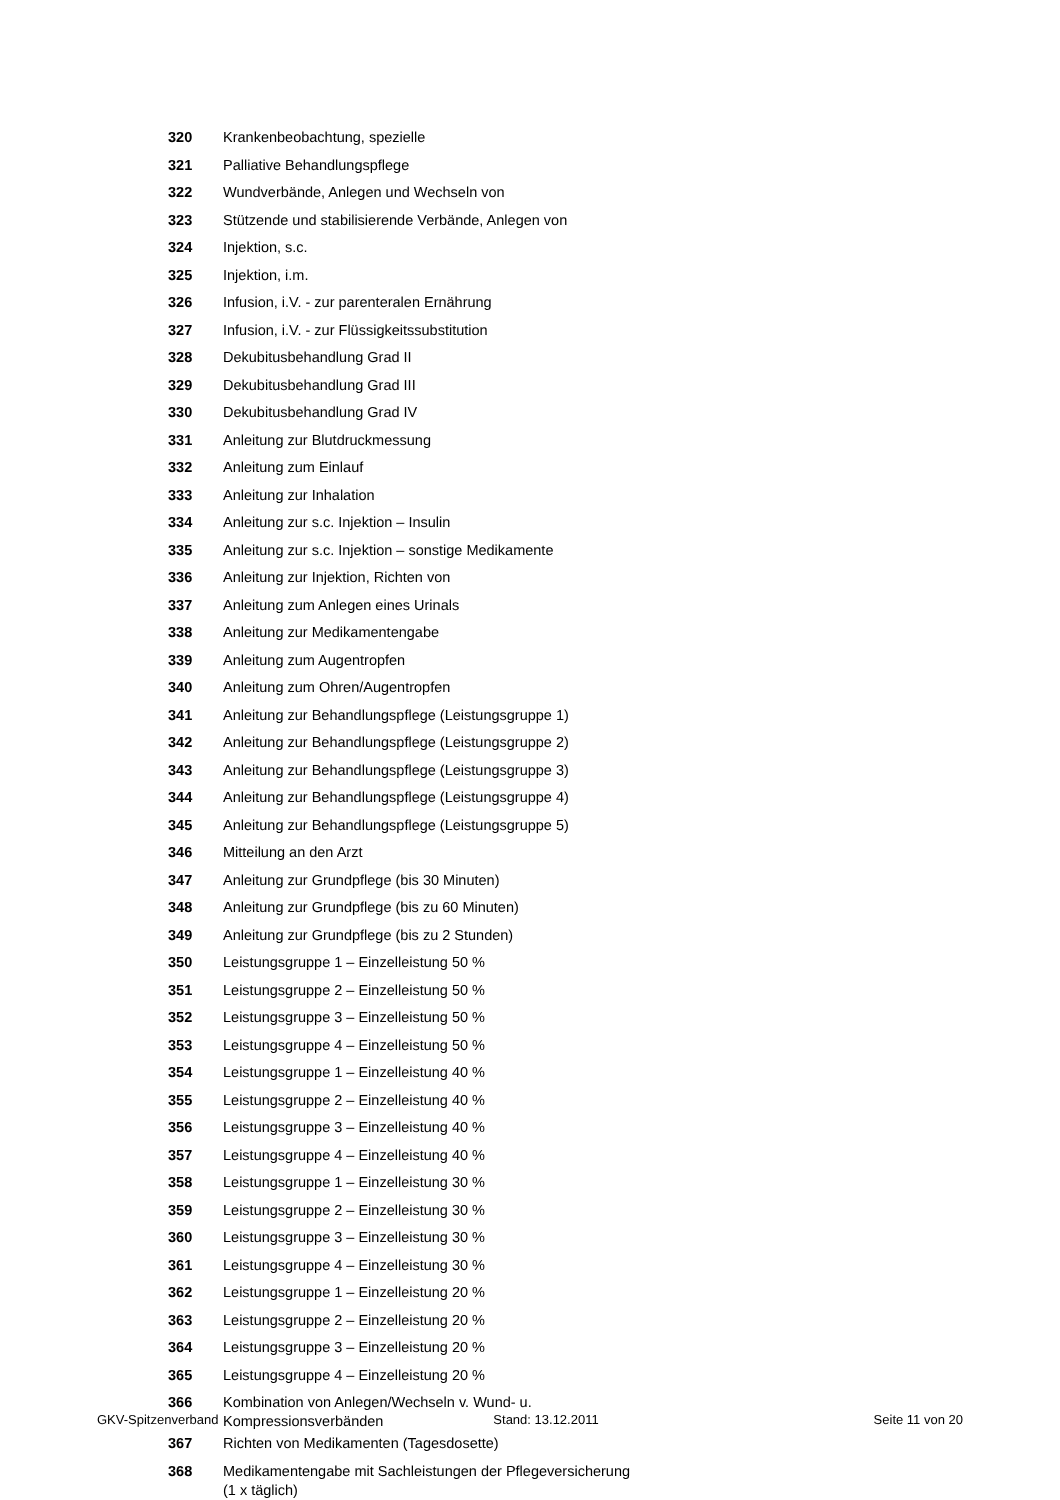| 320 | Krankenbeobachtung, spezielle |
| 321 | Palliative Behandlungspflege |
| 322 | Wundverbände, Anlegen und Wechseln von |
| 323 | Stützende und stabilisierende Verbände, Anlegen von |
| 324 | Injektion, s.c. |
| 325 | Injektion, i.m. |
| 326 | Infusion, i.V. - zur parenteralen Ernährung |
| 327 | Infusion, i.V. - zur Flüssigkeitssubstitution |
| 328 | Dekubitusbehandlung Grad II |
| 329 | Dekubitusbehandlung Grad III |
| 330 | Dekubitusbehandlung Grad IV |
| 331 | Anleitung zur Blutdruckmessung |
| 332 | Anleitung zum Einlauf |
| 333 | Anleitung zur Inhalation |
| 334 | Anleitung zur s.c. Injektion – Insulin |
| 335 | Anleitung zur s.c. Injektion – sonstige Medikamente |
| 336 | Anleitung zur Injektion, Richten von |
| 337 | Anleitung zum Anlegen eines Urinals |
| 338 | Anleitung zur Medikamentengabe |
| 339 | Anleitung zum Augentropfen |
| 340 | Anleitung zum Ohren/Augentropfen |
| 341 | Anleitung zur Behandlungspflege (Leistungsgruppe 1) |
| 342 | Anleitung zur Behandlungspflege (Leistungsgruppe 2) |
| 343 | Anleitung zur Behandlungspflege (Leistungsgruppe 3) |
| 344 | Anleitung zur Behandlungspflege (Leistungsgruppe 4) |
| 345 | Anleitung zur Behandlungspflege (Leistungsgruppe 5) |
| 346 | Mitteilung an den Arzt |
| 347 | Anleitung zur Grundpflege (bis 30 Minuten) |
| 348 | Anleitung zur Grundpflege (bis zu 60 Minuten) |
| 349 | Anleitung zur Grundpflege (bis zu 2 Stunden) |
| 350 | Leistungsgruppe 1 – Einzelleistung 50 % |
| 351 | Leistungsgruppe 2 – Einzelleistung 50 % |
| 352 | Leistungsgruppe 3 – Einzelleistung 50 % |
| 353 | Leistungsgruppe 4 – Einzelleistung 50 % |
| 354 | Leistungsgruppe 1 – Einzelleistung 40 % |
| 355 | Leistungsgruppe 2 – Einzelleistung 40 % |
| 356 | Leistungsgruppe 3 – Einzelleistung 40 % |
| 357 | Leistungsgruppe 4 – Einzelleistung 40 % |
| 358 | Leistungsgruppe 1 – Einzelleistung 30 % |
| 359 | Leistungsgruppe 2 – Einzelleistung 30 % |
| 360 | Leistungsgruppe 3 – Einzelleistung 30 % |
| 361 | Leistungsgruppe 4 – Einzelleistung 30 % |
| 362 | Leistungsgruppe 1 – Einzelleistung 20 % |
| 363 | Leistungsgruppe 2 – Einzelleistung 20 % |
| 364 | Leistungsgruppe 3 – Einzelleistung 20 % |
| 365 | Leistungsgruppe 4 – Einzelleistung 20 % |
| 366 | Kombination von Anlegen/Wechseln v. Wund- u. Kompressionsverbänden |
| 367 | Richten von Medikamenten (Tagesdosette) |
| 368 | Medikamentengabe mit Sachleistungen der Pflegeversicherung (1 x täglich) |
GKV-Spitzenverband Stand: 13.12.2011 Seite 11 von 20